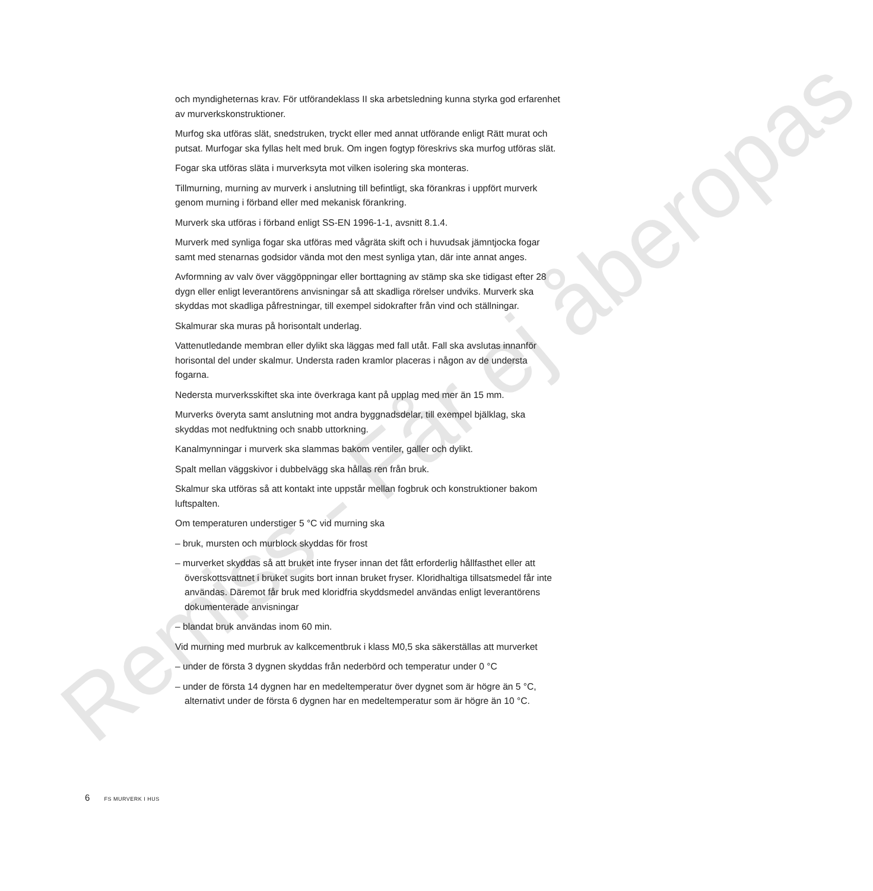Remiss - Får ej åberopas
och myndigheternas krav. För utförandeklass II ska arbetsledning kunna styrka god erfarenhet av murverkskonstruktioner.
Murfog ska utföras slät, snedstruken, tryckt eller med annat utförande enligt Rätt murat och putsat. Murfogar ska fyllas helt med bruk. Om ingen fogtyp föreskrivs ska murfog utföras slät.
Fogar ska utföras släta i murverksyta mot vilken isolering ska monteras.
Tillmurning, murning av murverk i anslutning till befintligt, ska förankras i uppfört murverk genom murning i förband eller med mekanisk förankring.
Murverk ska utföras i förband enligt SS-EN 1996-1-1, avsnitt 8.1.4.
Murverk med synliga fogar ska utföras med vågräta skift och i huvudsak jämntjocka fogar samt med stenarnas godsidor vända mot den mest synliga ytan, där inte annat anges.
Avformning av valv över väggöppningar eller borttagning av stämp ska ske tidigast efter 28 dygn eller enligt leverantörens anvisningar så att skadliga rörelser undviks. Murverk ska skyddas mot skadliga påfrestningar, till exempel sidokrafter från vind och ställningar.
Skalmurar ska muras på horisontalt underlag.
Vattenutledande membran eller dylikt ska läggas med fall utåt. Fall ska avslutas innanför horisontal del under skalmur. Understa raden kramlor placeras i någon av de understa fogarna.
Nedersta murverksskiftet ska inte överkraga kant på upplag med mer än 15 mm.
Murverks överyta samt anslutning mot andra byggnadsdelar, till exempel bjälklag, ska skyddas mot nedfuktning och snabb uttorkning.
Kanalmynningar i murverk ska slammas bakom ventiler, galler och dylikt.
Spalt mellan väggskivor i dubbelvägg ska hållas ren från bruk.
Skalmur ska utföras så att kontakt inte uppstår mellan fogbruk och konstruktioner bakom luftspalten.
Om temperaturen understiger 5 °C vid murning ska
– bruk, mursten och murblock skyddas för frost
– murverket skyddas så att bruket inte fryser innan det fått erforderlig hållfasthet eller att överskottsvattnet i bruket sugits bort innan bruket fryser. Kloridhaltiga tillsatsmedel får inte användas. Däremot får bruk med kloridfria skyddsmedel användas enligt leverantörens dokumenterade anvisningar
– blandat bruk användas inom 60 min.
Vid murning med murbruk av kalkcementbruk i klass M0,5 ska säkerställas att murverket
– under de första 3 dygnen skyddas från nederbörd och temperatur under 0 °C
– under de första 14 dygnen har en medeltemperatur över dygnet som är högre än 5 °C, alternativt under de första 6 dygnen har en medeltemperatur som är högre än 10 °C.
6 FS MURVERK I HUS